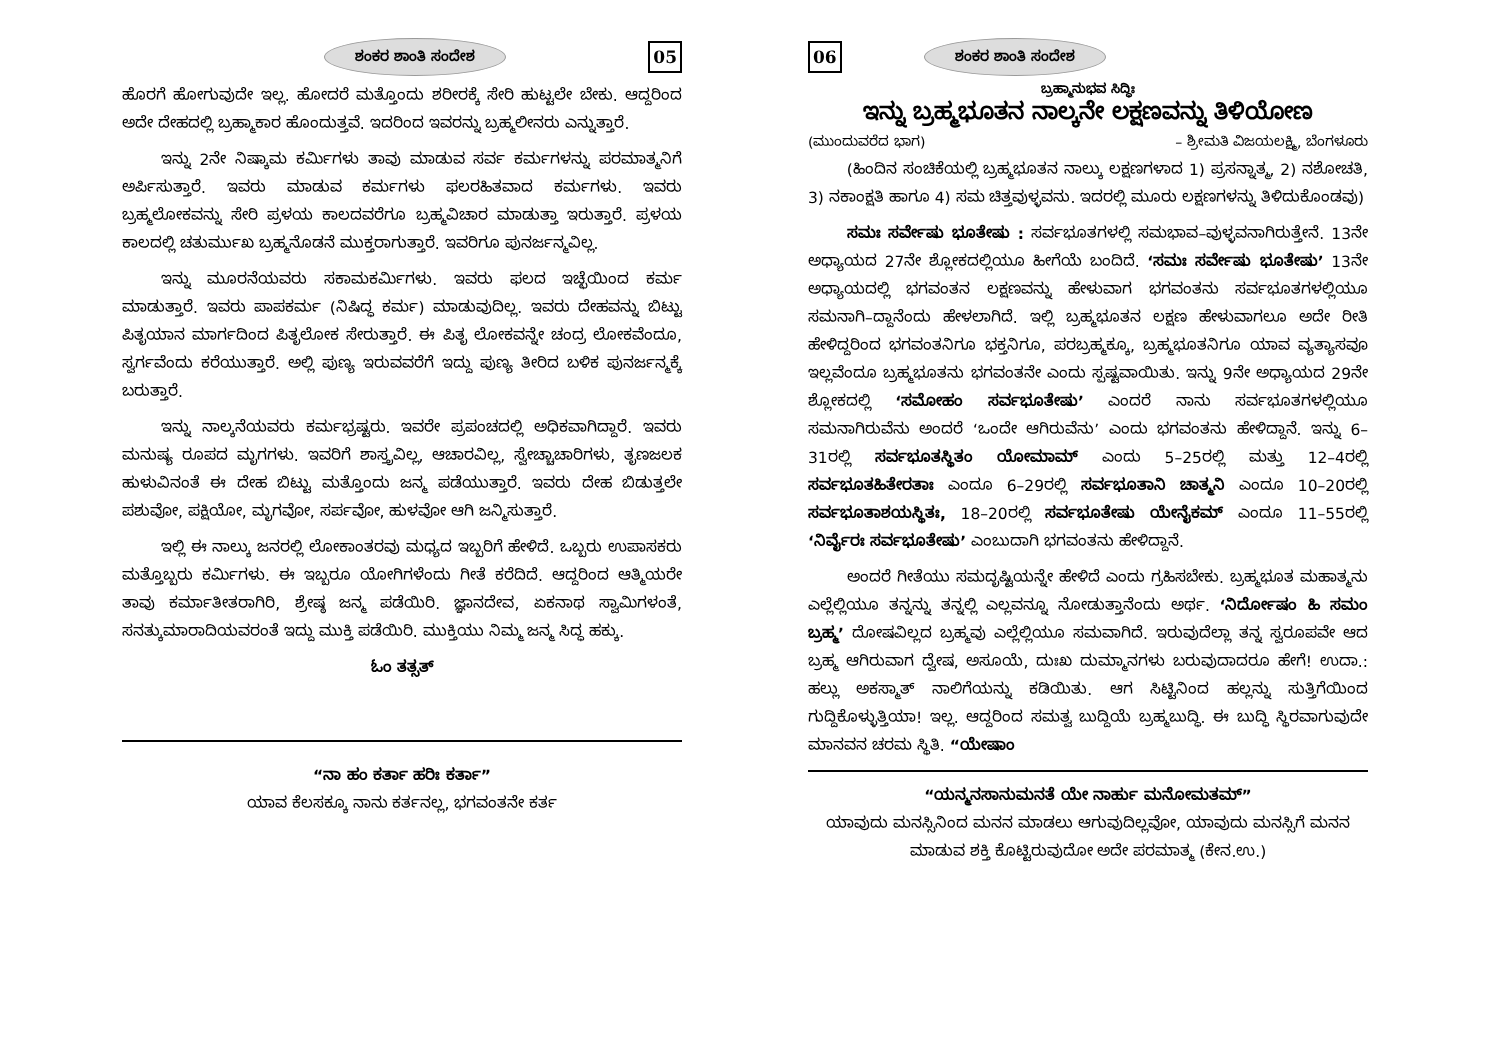ಶಂಕರ ಶಾಂತಿ ಸಂದೇಶ 05
ಹೊರಗೆ ಹೋಗುವುದೇ ಇಲ್ಲ. ಹೋದರೆ ಮತ್ತೊಂದು ಶರೀರಕ್ಕೆ ಸೇರಿ ಹುಟ್ಟಲೇ ಬೇಕು. ಆದ್ದರಿಂದ ಅದೇ ದೇಹದಲ್ಲಿ ಬ್ರಹ್ಮಾಕಾರ ಹೊಂದುತ್ತವೆ. ಇದರಿಂದ ಇವರನ್ನು ಬ್ರಹ್ಮಲೀನರು ಎನ್ನುತ್ತಾರೆ.
ಇನ್ನು 2ನೇ ನಿಷ್ಕಾಮ ಕರ್ಮಿಗಳು ತಾವು ಮಾಡುವ ಸರ್ವ ಕರ್ಮಗಳನ್ನು ಪರಮಾತ್ಮನಿಗೆ ಅರ್ಪಿಸುತ್ತಾರೆ. ಇವರು ಮಾಡುವ ಕರ್ಮಗಳು ಫಲರಹಿತವಾದ ಕರ್ಮಗಳು. ಇವರು ಬ್ರಹ್ಮಲೋಕವನ್ನು ಸೇರಿ ಪ್ರಳಯ ಕಾಲದವರೆಗೂ ಬ್ರಹ್ಮವಿಚಾರ ಮಾಡುತ್ತಾ ಇರುತ್ತಾರೆ. ಪ್ರಳಯ ಕಾಲದಲ್ಲಿ ಚತುರ್ಮುಖ ಬ್ರಹ್ಮನೊಡನೆ ಮುಕ್ತರಾಗುತ್ತಾರೆ. ಇವರಿಗೂ ಪುನರ್ಜನ್ಮವಿಲ್ಲ.
ಇನ್ನು ಮೂರನೆಯವರು ಸಕಾಮಕರ್ಮಿಗಳು. ಇವರು ಫಲದ ಇಚ್ಛೆಯಿಂದ ಕರ್ಮ ಮಾಡುತ್ತಾರೆ. ಇವರು ಪಾಪಕರ್ಮ (ನಿಷಿದ್ಧ ಕರ್ಮ) ಮಾಡುವುದಿಲ್ಲ. ಇವರು ದೇಹವನ್ನು ಬಿಟ್ಟು ಪಿತೃಯಾನ ಮಾರ್ಗದಿಂದ ಪಿತೃಲೋಕ ಸೇರುತ್ತಾರೆ. ಈ ಪಿತೃ ಲೋಕವನ್ನೇ ಚಂದ್ರ ಲೋಕವೆಂದೂ, ಸ್ವರ್ಗವೆಂದು ಕರೆಯುತ್ತಾರೆ. ಅಲ್ಲಿ ಪುಣ್ಯ ಇರುವವರೆಗೆ ಇದ್ದು ಪುಣ್ಯ ತೀರಿದ ಬಳಿಕ ಪುನರ್ಜನ್ಮಕ್ಕೆ ಬರುತ್ತಾರೆ.
ಇನ್ನು ನಾಲ್ಕನೆಯವರು ಕರ್ಮಭ್ರಷ್ಟರು. ಇವರೇ ಪ್ರಪಂಚದಲ್ಲಿ ಅಧಿಕವಾಗಿದ್ದಾರೆ. ಇವರು ಮನುಷ್ಯ ರೂಪದ ಮೃಗಗಳು. ಇವರಿಗೆ ಶಾಸ್ತ್ರವಿಲ್ಲ, ಆಚಾರವಿಲ್ಲ, ಸ್ವೇಚ್ಚಾಚಾರಿಗಳು, ತೃಣಜಲಕ ಹುಳುವಿನಂತೆ ಈ ದೇಹ ಬಿಟ್ಟು ಮತ್ತೊಂದು ಜನ್ಮ ಪಡೆಯುತ್ತಾರೆ. ಇವರು ದೇಹ ಬಿಡುತ್ತಲೇ ಪಶುವೋ, ಪಕ್ಷಿಯೋ, ಮೃಗವೋ, ಸರ್ಪವೋ, ಹುಳವೋ ಆಗಿ ಜನ್ಮಿಸುತ್ತಾರೆ.
ಇಲ್ಲಿ ಈ ನಾಲ್ಕು ಜನರಲ್ಲಿ ಲೋಕಾಂತರವು ಮಧ್ಯದ ಇಬ್ಬರಿಗೆ ಹೇಳಿದೆ. ಒಬ್ಬರು ಉಪಾಸಕರು ಮತ್ತೊಬ್ಬರು ಕರ್ಮಿಗಳು. ಈ ಇಬ್ಬರೂ ಯೋಗಿಗಳೆಂದು ಗೀತೆ ಕರೆದಿದೆ. ಆದ್ದರಿಂದ ಆತ್ಮಿಯರೇ ತಾವು ಕರ್ಮಾತೀತರಾಗಿರಿ, ಶ್ರೇಷ್ಠ ಜನ್ಮ ಪಡೆಯಿರಿ. ಜ್ಞಾನದೇವ, ಏಕನಾಥ ಸ್ವಾಮಿಗಳಂತೆ, ಸನತ್ಕುಮಾರಾದಿಯವರಂತೆ ಇದ್ದು ಮುಕ್ತಿ ಪಡೆಯಿರಿ. ಮುಕ್ತಿಯು ನಿಮ್ಮ ಜನ್ಮ ಸಿದ್ಧ ಹಕ್ಕು.
ಓಂ ತತ್ಸತ್
“ನಾ ಹಂ ಕರ್ತಾ ಹರಿಃ ಕರ್ತಾ”
ಯಾವ ಕೆಲಸಕ್ಕೂ ನಾನು ಕರ್ತನಲ್ಲ, ಭಗವಂತನೇ ಕರ್ತ
06 ಶಂಕರ ಶಾಂತಿ ಸಂದೇಶ
ಬ್ರಹ್ಮಾನುಭವ ಸಿದ್ಧಿಃ
ಇನ್ನು ಬ್ರಹ್ಮಭೂತನ ನಾಲ್ಕನೇ ಲಕ್ಷಣವನ್ನು ತಿಳಿಯೋಣ
(ಮುಂದುವರೆದ ಭಾಗ) – ಶ್ರೀಮತಿ ವಿಜಯಲಕ್ಷ್ಮಿ, ಬೆಂಗಳೂರು
(ಹಿಂದಿನ ಸಂಚಿಕೆಯಲ್ಲಿ ಬ್ರಹ್ಮಭೂತನ ನಾಲ್ಕು ಲಕ್ಷಣಗಳಾದ 1) ಪ್ರಸನ್ನಾತ್ಮ, 2) ನಶೋಚತಿ, 3) ನಕಾಂಕ್ಷತಿ ಹಾಗೂ 4) ಸಮ ಚಿತ್ತವುಳ್ಳವನು. ಇದರಲ್ಲಿ ಮೂರು ಲಕ್ಷಣಗಳನ್ನು ತಿಳಿದುಕೊಂಡವು)
ಸಮಃ ಸರ್ವೇಷು ಭೂತೇಷು : ಸರ್ವಭೂತಗಳಲ್ಲಿ ಸಮಭಾವ–ವುಳ್ಳವನಾಗಿರುತ್ತೇನೆ. 13ನೇ ಅಧ್ಯಾಯದ 27ನೇ ಶ್ಲೋಕದಲ್ಲಿಯೂ ಹೀಗೆಯೆ ಬಂದಿದೆ. ‘ಸಮಃ ಸರ್ವೇಷು ಭೂತೇಷು’ 13ನೇ ಅಧ್ಯಾಯದಲ್ಲಿ ಭಗವಂತನ ಲಕ್ಷಣವನ್ನು ಹೇಳುವಾಗ ಭಗವಂತನು ಸರ್ವಭೂತಗಳಲ್ಲಿಯೂ ಸಮನಾಗಿ–ದ್ದಾನೆಂದು ಹೇಳಲಾಗಿದೆ. ಇಲ್ಲಿ ಬ್ರಹ್ಮಭೂತನ ಲಕ್ಷಣ ಹೇಳುವಾಗಲೂ ಅದೇ ರೀತಿ ಹೇಳಿದ್ದರಿಂದ ಭಗವಂತನಿಗೂ ಭಕ್ತನಿಗೂ, ಪರಬ್ರಹ್ಮಕ್ಕೂ, ಬ್ರಹ್ಮಭೂತನಿಗೂ ಯಾವ ವ್ಯತ್ಯಾಸವೂ ಇಲ್ಲವೆಂದೂ ಬ್ರಹ್ಮಭೂತನು ಭಗವಂತನೇ ಎಂದು ಸ್ಪಷ್ಟವಾಯಿತು. ಇನ್ನು 9ನೇ ಅಧ್ಯಾಯದ 29ನೇ ಶ್ಲೋಕದಲ್ಲಿ ‘ಸಮೋಹಂ ಸರ್ವಭೂತೇಷು’ ಎಂದರೆ ನಾನು ಸರ್ವಭೂತಗಳಲ್ಲಿಯೂ ಸಮನಾಗಿರುವೆನು ಅಂದರೆ ‘ಒಂದೇ ಆಗಿರುವೆನು’ ಎಂದು ಭಗವಂತನು ಹೇಳಿದ್ದಾನೆ. ಇನ್ನು 6–31ರಲ್ಲಿ ಸರ್ವಭೂತಸ್ಥಿತಂ ಯೋಮಾಮ್ ಎಂದು 5–25ರಲ್ಲಿ ಮತ್ತು 12–4ರಲ್ಲಿ ಸರ್ವಭೂತಹಿತೇರತಾಃ ಎಂದೂ 6–29ರಲ್ಲಿ ಸರ್ವಭೂತಾನಿ ಚಾತ್ಮನಿ ಎಂದೂ 10–20ರಲ್ಲಿ ಸರ್ವಭೂತಾಶಯಸ್ಥಿತಃ, 18–20ರಲ್ಲಿ ಸರ್ವಭೂತೇಷು ಯೇನೈಕಮ್ ಎಂದೂ 11–55ರಲ್ಲಿ ‘ನಿರ್ವೈರಃ ಸರ್ವಭೂತೇಷು’ ಎಂಬುದಾಗಿ ಭಗವಂತನು ಹೇಳಿದ್ದಾನೆ.
ಅಂದರೆ ಗೀತೆಯು ಸಮದೃಷ್ಟಿಯನ್ನೇ ಹೇಳಿದೆ ಎಂದು ಗ್ರಹಿಸಬೇಕು. ಬ್ರಹ್ಮಭೂತ ಮಹಾತ್ಮನು ಎಲ್ಲೆಲ್ಲಿಯೂ ತನ್ನನ್ನು ತನ್ನಲ್ಲಿ ಎಲ್ಲವನ್ನೂ ನೋಡುತ್ತಾನೆಂದು ಅರ್ಥ. ‘ನಿರ್ದೋಷಂ ಹಿ ಸಮಂ ಬ್ರಹ್ಮ’ ದೋಷವಿಲ್ಲದ ಬ್ರಹ್ಮವು ಎಲ್ಲೆಲ್ಲಿಯೂ ಸಮವಾಗಿದೆ. ಇರುವುದೆಲ್ಲಾ ತನ್ನ ಸ್ವರೂಪವೇ ಆದ ಬ್ರಹ್ಮ ಆಗಿರುವಾಗ ದ್ವೇಷ, ಅಸೂಯೆ, ದುಃಖ ದುಮ್ಮಾನಗಳು ಬರುವುದಾದರೂ ಹೇಗೆ! ಉದಾ.: ಹಲ್ಲು ಅಕಸ್ಮಾತ್ ನಾಲಿಗೆಯನ್ನು ಕಡಿಯಿತು. ಆಗ ಸಿಟ್ಟಿನಿಂದ ಹಲ್ಲನ್ನು ಸುತ್ತಿಗೆಯಿಂದ ಗುದ್ದಿಕೊಳ್ಳುತ್ತಿಯಾ! ಇಲ್ಲ. ಆದ್ದರಿಂದ ಸಮತ್ವ ಬುದ್ದಿಯೆ ಬ್ರಹ್ಮಬುದ್ಧಿ. ಈ ಬುದ್ಧಿ ಸ್ಥಿರವಾಗುವುದೇ ಮಾನವನ ಚರಮ ಸ್ಥಿತಿ. “ಯೇಷಾಂ
“ಯನ್ಮನಸಾನುಮನತೆ ಯೇ ನಾರ್ಹು ಮನೋಮತಮ್”
ಯಾವುದು ಮನಸ್ಸಿನಿಂದ ಮನನ ಮಾಡಲು ಆಗುವುದಿಲ್ಲವೋ, ಯಾವುದು ಮನಸ್ಸಿಗೆ ಮನನ ಮಾಡುವ ಶಕ್ತಿ ಕೊಟ್ಟಿರುವುದೋ ಅದೇ ಪರಮಾತ್ಮ (ಕೇನ.ಉ.)